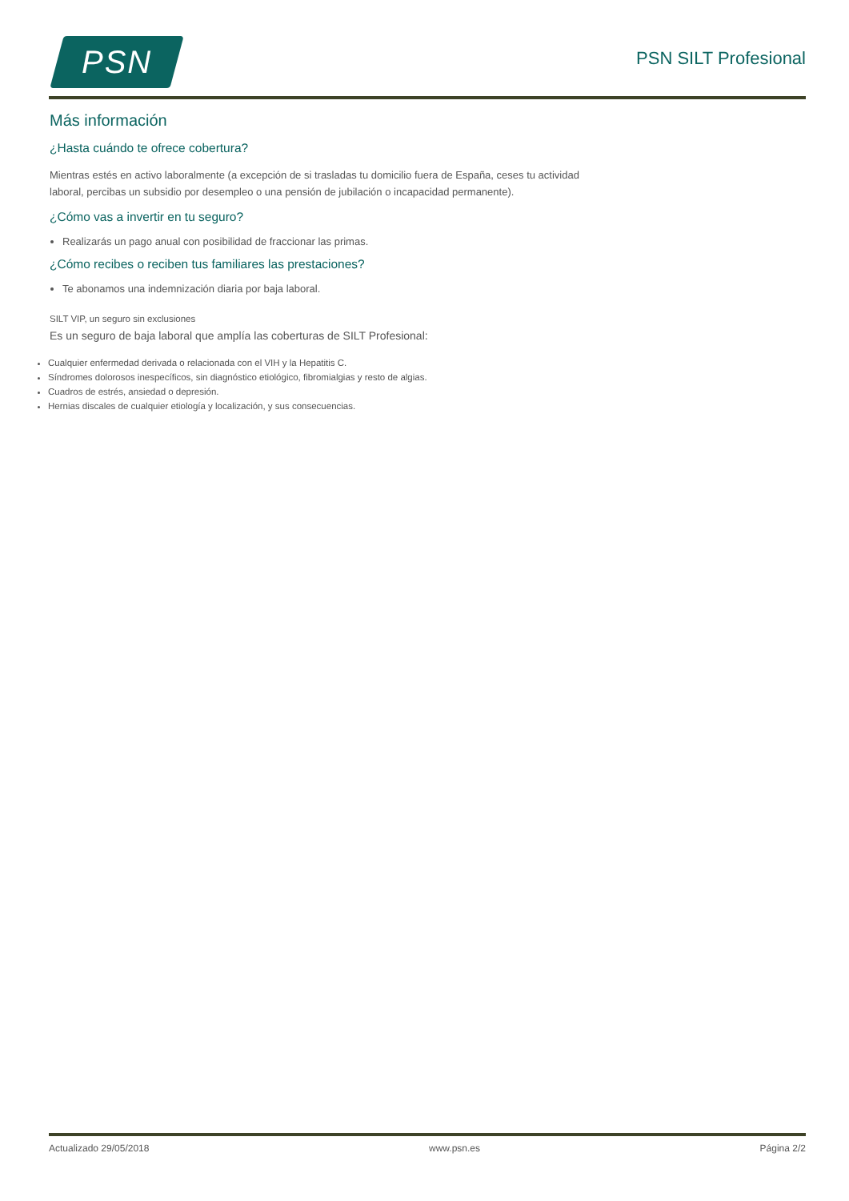PSN
PSN SILT Profesional
Más información
¿Hasta cuándo te ofrece cobertura?
Mientras estés en activo laboralmente (a excepción de si trasladas tu domicilio fuera de España, ceses tu actividad laboral, percibas un subsidio por desempleo o una pensión de jubilación o incapacidad permanente).
¿Cómo vas a invertir en tu seguro?
Realizarás un pago anual con posibilidad de fraccionar las primas.
¿Cómo recibes o reciben tus familiares las prestaciones?
Te abonamos una indemnización diaria por baja laboral.
SILT VIP, un seguro sin exclusiones
Es un seguro de baja laboral que amplía las coberturas de SILT Profesional:
Cualquier enfermedad derivada o relacionada con el VIH y la Hepatitis C.
Síndromes dolorosos inespecíficos, sin diagnóstico etiológico, fibromialgias y resto de algias.
Cuadros de estrés, ansiedad o depresión.
Hernias discales de cualquier etiología y localización, y sus consecuencias.
Actualizado 29/05/2018 www.psn.es Página 2/2